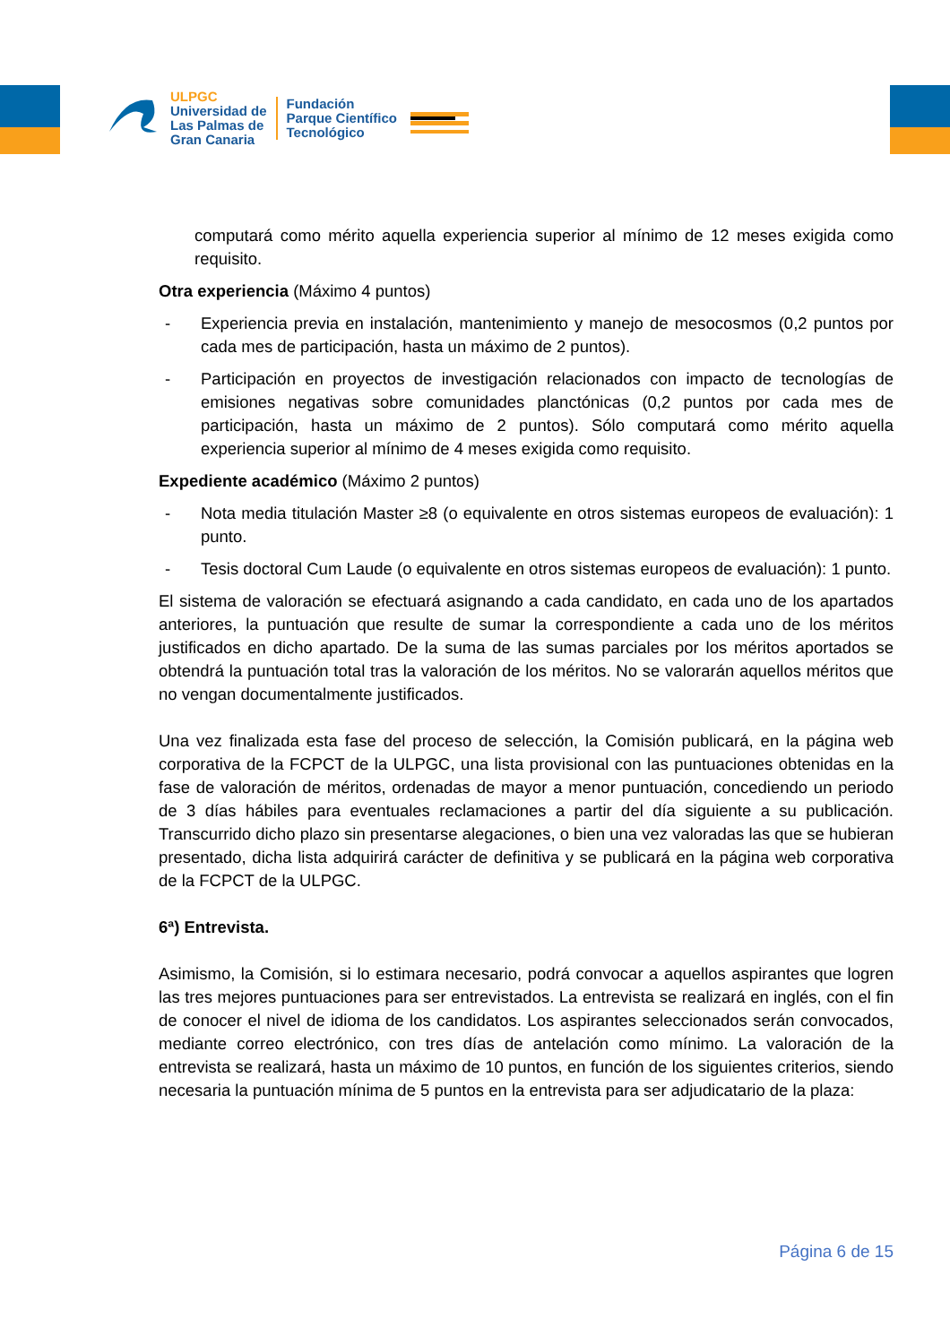ULPGC
Universidad de
Las Palmas de
Gran Canaria
Fundación
Parque Científico
Tecnológico
computará como mérito aquella experiencia superior al mínimo de 12 meses exigida como requisito.
Otra experiencia (Máximo 4 puntos)
- Experiencia previa en instalación, mantenimiento y manejo de mesocosmos (0,2 puntos por cada mes de participación, hasta un máximo de 2 puntos).
- Participación en proyectos de investigación relacionados con impacto de tecnologías de emisiones negativas sobre comunidades planctónicas (0,2 puntos por cada mes de participación, hasta un máximo de 2 puntos). Sólo computará como mérito aquella experiencia superior al mínimo de 4 meses exigida como requisito.
Expediente académico (Máximo 2 puntos)
- Nota media titulación Master ≥8 (o equivalente en otros sistemas europeos de evaluación): 1 punto.
- Tesis doctoral Cum Laude (o equivalente en otros sistemas europeos de evaluación): 1 punto.
El sistema de valoración se efectuará asignando a cada candidato, en cada uno de los apartados anteriores, la puntuación que resulte de sumar la correspondiente a cada uno de los méritos justificados en dicho apartado. De la suma de las sumas parciales por los méritos aportados se obtendrá la puntuación total tras la valoración de los méritos. No se valorarán aquellos méritos que no vengan documentalmente justificados.
Una vez finalizada esta fase del proceso de selección, la Comisión publicará, en la página web corporativa de la FCPCT de la ULPGC, una lista provisional con las puntuaciones obtenidas en la fase de valoración de méritos, ordenadas de mayor a menor puntuación, concediendo un periodo de 3 días hábiles para eventuales reclamaciones a partir del día siguiente a su publicación. Transcurrido dicho plazo sin presentarse alegaciones, o bien una vez valoradas las que se hubieran presentado, dicha lista adquirirá carácter de definitiva y se publicará en la página web corporativa de la FCPCT de la ULPGC.
6ª) Entrevista.
Asimismo, la Comisión, si lo estimara necesario, podrá convocar a aquellos aspirantes que logren las tres mejores puntuaciones para ser entrevistados. La entrevista se realizará en inglés, con el fin de conocer el nivel de idioma de los candidatos. Los aspirantes seleccionados serán convocados, mediante correo electrónico, con tres días de antelación como mínimo. La valoración de la entrevista se realizará, hasta un máximo de 10 puntos, en función de los siguientes criterios, siendo necesaria la puntuación mínima de 5 puntos en la entrevista para ser adjudicatario de la plaza:
Página 6 de 15